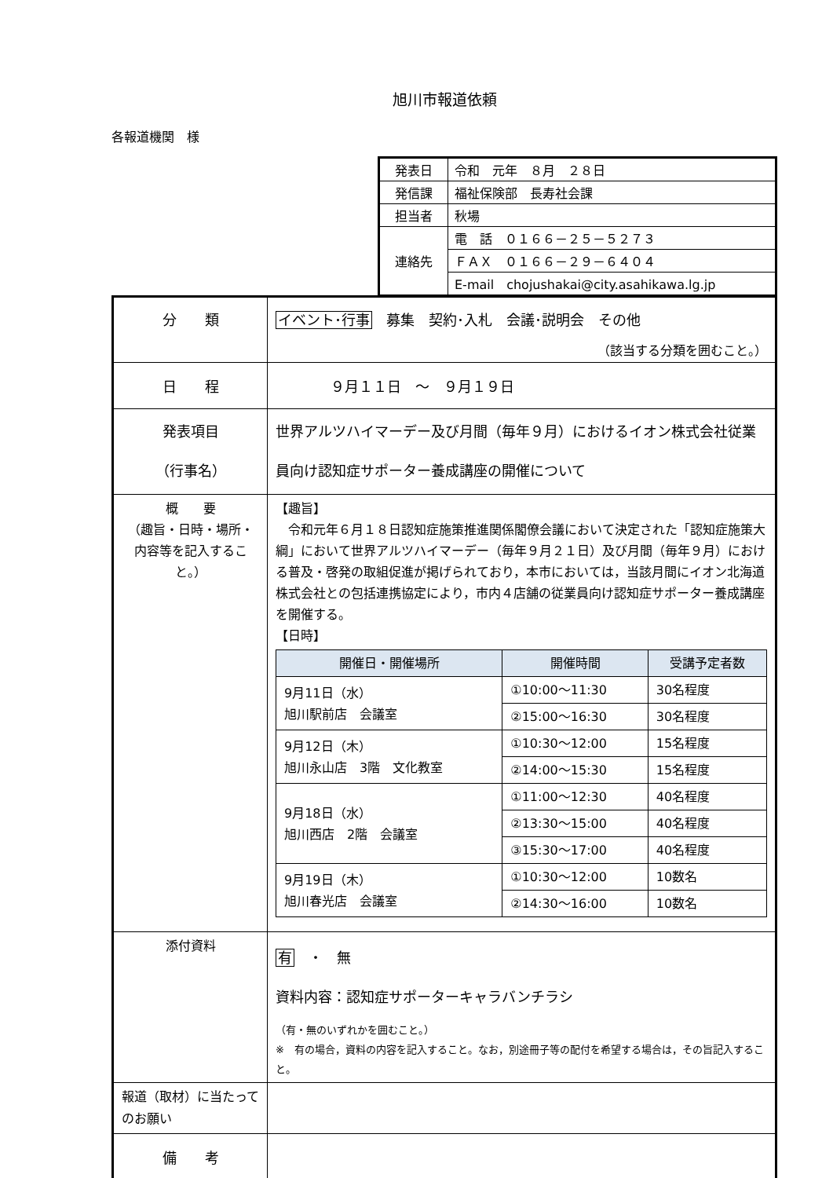旭川市報道依頼
各報道機関　様
| 発表日 | 令和 元年 ８月 ２８日 |
| 発信課 | 福祉保険部 長寿社会課 |
| 担当者 | 秋場 |
| 連絡先 | 電 話 ０１６６－２５－５２７３ |
| | ＦＡＸ ０１６６－２９－６４０４ |
| | E-mail chojushakai@city.asahikawa.lg.jp |
| 分 類 | イベント･行事 募集 契約･入札 会議･説明会 その他 （該当する分類を囲むこと。） |
| 日 程 | ９月１１日 ～ ９月１９日 |
| 発表項目 （行事名） | 世界アルツハイマーデー及び月間（毎年９月）におけるイオン株式会社従業員向け認知症サポーター養成講座の開催について |
| 概 要 （趣旨・日時・場所・内容等を記入すること。） | 【趣旨】 令和元年６月１８日認知症施策推進関係閣僚会議において決定された「認知症施策大綱」において世界アルツハイマーデー（毎年９月２１日）及び月間（毎年９月）における普及・啓発の取組促進が掲げられており，本市においては，当該月間にイオン北海道株式会社との包括連携協定により，市内４店舗の従業員向け認知症サポーター養成講座を開催する。 【日時】 / 開催日・開催場所 / 開催時間 / 受講予定者数 / / --- / --- / --- / / 9月11日（水） 旭川駅前店 会議室 / ①10:00～11:30 / 30名程度 / / / ②15:00～16:30 / 30名程度 / / 9月12日（木） 旭川永山店 3階 文化教室 / ①10:30～12:00 / 15名程度 / / / ②14:00～15:30 / 15名程度 / / 9月18日（水） 旭川西店 2階 会議室 / ①11:00～12:30 / 40名程度 / / / ②13:30～15:00 / 40名程度 / / / ③15:30～17:00 / 40名程度 / / 9月19日（木） 旭川春光店 会議室 / ①10:30～12:00 / 10数名 / / / ②14:30～16:00 / 10数名 / |
| 添付資料 | 有 ・ 無 資料内容：認知症サポーターキャラバンチラシ （有・無のいずれかを囲むこと。） ※ 有の場合，資料の内容を記入すること。なお，別途冊子等の配付を希望する場合は，その旨記入すること。 |
| 報道（取材）に当たってのお願い | |
| 備 考 | |